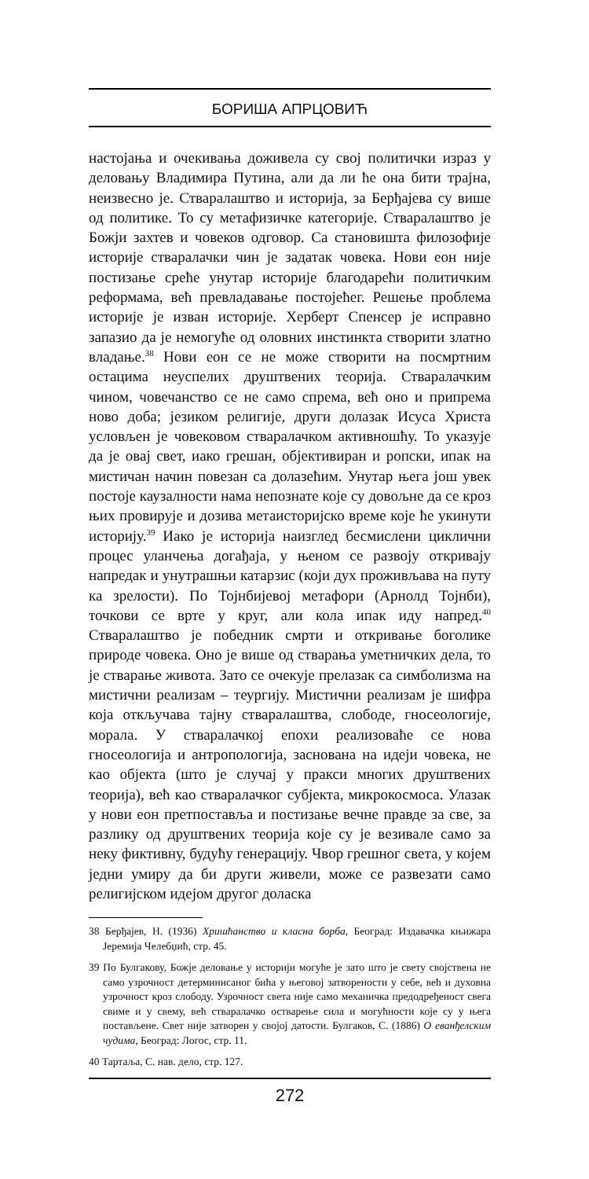БОРИША АПРЦОВИЋ
настојања и очекивања доживела су свој политички израз у деловању Владимира Путина, али да ли ће она бити трајна, неизвесно је. Стваралаштво и историја, за Берђајева су више од политике. То су метафизичке категорије. Стваралаштво је Божји захтев и човеков одговор. Са становишта филозофије историје стваралачки чин је задатак човека. Нови еон није постизање среће унутар историје благодарећи политичким реформама, већ превладавање постојећег. Решење проблема историје је изван историје. Херберт Спенсер је исправно запазио да је немогуће од оловних инстинкта створити златно владање.<sup>38</sup> Нови еон се не може створити на посмртним остацима неуспелих друштвених теорија. Стваралачким чином, човечанство се не само спрема, већ оно и припрема ново доба; језиком религије, други долазак Исуса Христа условљен је човековом стваралачком активношћу. То указује да је овај свет, иако грешан, објективиран и ропски, ипак на мистичан начин повезан са долазећим. Унутар њега још увек постоје каузалности нама непознате које су довољне да се кроз њих провирује и дозива метаисторијско време које ће укинути историју.<sup>39</sup> Иако је историја наизглед бесмислени циклични процес уланчења догађаја, у њеном се развоју откривају напредак и унутрашњи катарзис (који дух проживљава на путу ка зрелости). По Тојнбијевој метафори (Арнолд Тојнби), точкови се врте у круг, али кола ипак иду напред.<sup>40</sup> Стваралаштво је победник смрти и откривање боголике природе човека. Оно је више од стварања уметничких дела, то је стварање живота. Зато се очекује прелазак са симболизма на мистични реализам – теургију. Мистични реализам је шифра која откључава тајну стваралаштва, слободе, гносеологије, морала. У стваралачкој епохи реализоваће се нова гносеологија и антропологија, заснована на идеји човека, не као објекта (што је случај у пракси многих друштвених теорија), већ као стваралачког субјекта, микрокосмоса. Улазак у нови еон претпоставља и постизање вечне правде за све, за разлику од друштвених теорија које су је везивале само за неку фиктивну, будућу генерацију. Чвор грешног света, у којем једни умиру да би други живели, може се развезати само религијском идејом другог доласка
38 Берђајев, Н. (1936) Хришћанство и класна борба, Београд: Издавачка књижара Јеремија Челебџић, стр. 45.
39 По Булгакову, Божје деловање у историји могуће је зато што је свету својствена не само узрочност детерминисаног бића у његовој затворености у себе, већ и духовна узрочност кроз слободу. Узрочност света није само механичка предодређеност свега свиме и у свему, већ стваралачко остварење сила и могућности које су у њега постављене. Свет није затворен у својој датости. Булгаков, С. (1886) О еванђелским чудима, Београд: Логос, стр. 11.
40 Тартаља, С. нав. дело, стр. 127.
272